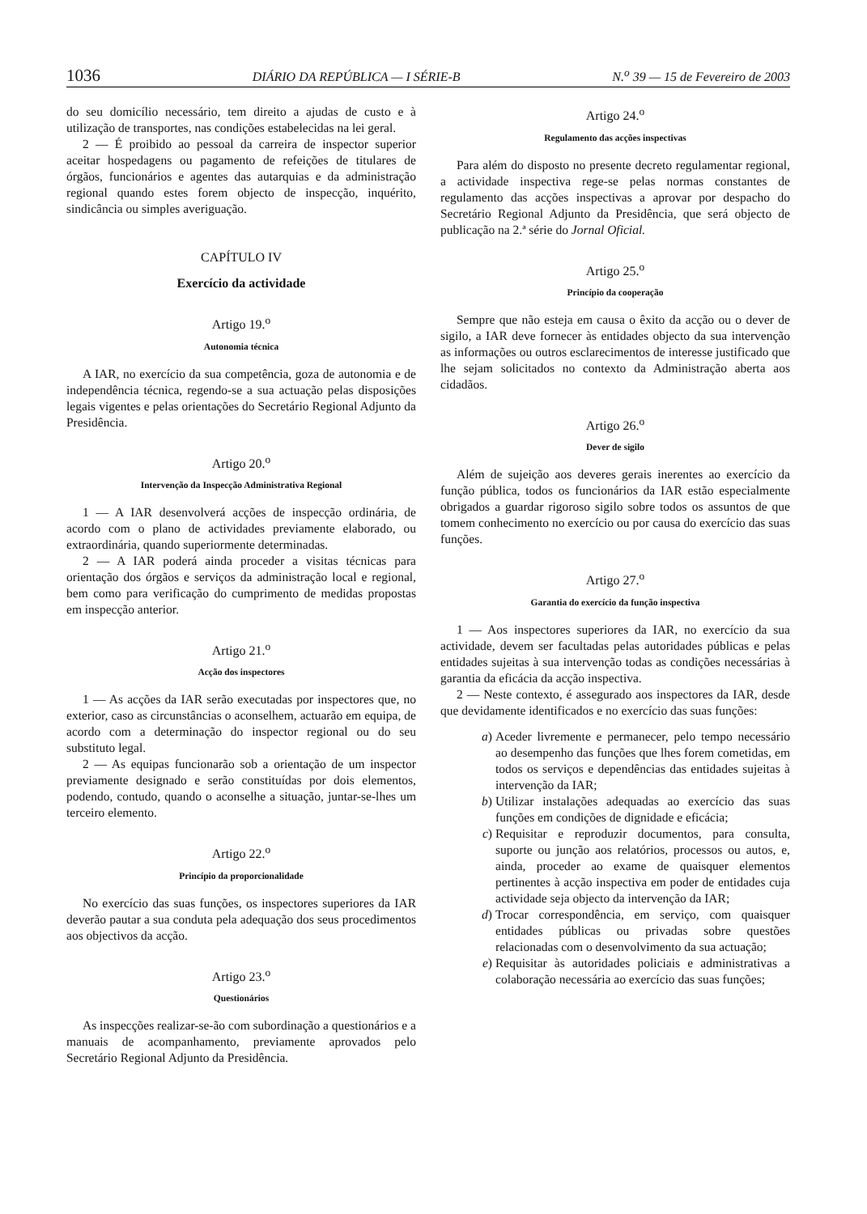1036 DIÁRIO DA REPÚBLICA — I SÉRIE-B N.<sup>o</sup> 39 — 15 de Fevereiro de 2003
do seu domicílio necessário, tem direito a ajudas de custo e à utilização de transportes, nas condições estabelecidas na lei geral.
2 — É proibido ao pessoal da carreira de inspector superior aceitar hospedagens ou pagamento de refeições de titulares de órgãos, funcionários e agentes das autarquias e da administração regional quando estes forem objecto de inspecção, inquérito, sindicância ou simples averiguação.
CAPÍTULO IV
Exercício da actividade
Artigo 19.<sup>o</sup>
Autonomia técnica
A IAR, no exercício da sua competência, goza de autonomia e de independência técnica, regendo-se a sua actuação pelas disposições legais vigentes e pelas orientações do Secretário Regional Adjunto da Presidência.
Artigo 20.<sup>o</sup>
Intervenção da Inspecção Administrativa Regional
1 — A IAR desenvolverá acções de inspecção ordinária, de acordo com o plano de actividades previamente elaborado, ou extraordinária, quando superiormente determinadas.
2 — A IAR poderá ainda proceder a visitas técnicas para orientação dos órgãos e serviços da administração local e regional, bem como para verificação do cumprimento de medidas propostas em inspecção anterior.
Artigo 21.<sup>o</sup>
Acção dos inspectores
1 — As acções da IAR serão executadas por inspectores que, no exterior, caso as circunstâncias o aconselhem, actuarão em equipa, de acordo com a determinação do inspector regional ou do seu substituto legal.
2 — As equipas funcionarão sob a orientação de um inspector previamente designado e serão constituídas por dois elementos, podendo, contudo, quando o aconselhe a situação, juntar-se-lhes um terceiro elemento.
Artigo 22.<sup>o</sup>
Princípio da proporcionalidade
No exercício das suas funções, os inspectores superiores da IAR deverão pautar a sua conduta pela adequação dos seus procedimentos aos objectivos da acção.
Artigo 23.<sup>o</sup>
Questionários
As inspecções realizar-se-ão com subordinação a questionários e a manuais de acompanhamento, previamente aprovados pelo Secretário Regional Adjunto da Presidência.
Artigo 24.<sup>o</sup>
Regulamento das acções inspectivas
Para além do disposto no presente decreto regulamentar regional, a actividade inspectiva rege-se pelas normas constantes de regulamento das acções inspectivas a aprovar por despacho do Secretário Regional Adjunto da Presidência, que será objecto de publicação na 2.ª série do Jornal Oficial.
Artigo 25.<sup>o</sup>
Princípio da cooperação
Sempre que não esteja em causa o êxito da acção ou o dever de sigilo, a IAR deve fornecer às entidades objecto da sua intervenção as informações ou outros esclarecimentos de interesse justificado que lhe sejam solicitados no contexto da Administração aberta aos cidadãos.
Artigo 26.<sup>o</sup>
Dever de sigilo
Além de sujeição aos deveres gerais inerentes ao exercício da função pública, todos os funcionários da IAR estão especialmente obrigados a guardar rigoroso sigilo sobre todos os assuntos de que tomem conhecimento no exercício ou por causa do exercício das suas funções.
Artigo 27.<sup>o</sup>
Garantia do exercício da função inspectiva
1 — Aos inspectores superiores da IAR, no exercício da sua actividade, devem ser facultadas pelas autoridades públicas e pelas entidades sujeitas à sua intervenção todas as condições necessárias à garantia da eficácia da acção inspectiva.
2 — Neste contexto, é assegurado aos inspectores da IAR, desde que devidamente identificados e no exercício das suas funções:
a) Aceder livremente e permanecer, pelo tempo necessário ao desempenho das funções que lhes forem cometidas, em todos os serviços e dependências das entidades sujeitas à intervenção da IAR;
b) Utilizar instalações adequadas ao exercício das suas funções em condições de dignidade e eficácia;
c) Requisitar e reproduzir documentos, para consulta, suporte ou junção aos relatórios, processos ou autos, e, ainda, proceder ao exame de quaisquer elementos pertinentes à acção inspectiva em poder de entidades cuja actividade seja objecto da intervenção da IAR;
d) Trocar correspondência, em serviço, com quaisquer entidades públicas ou privadas sobre questões relacionadas com o desenvolvimento da sua actuação;
e) Requisitar às autoridades policiais e administrativas a colaboração necessária ao exercício das suas funções;